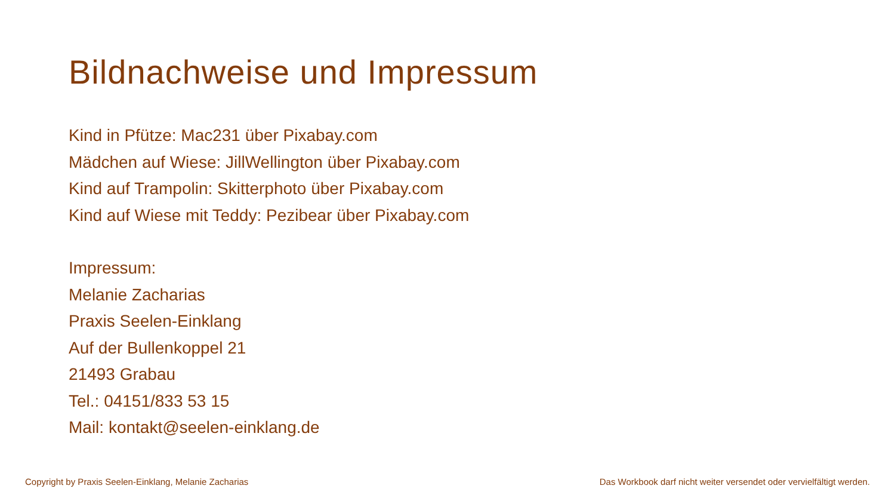Bildnachweise und Impressum
Kind in Pfütze: Mac231 über Pixabay.com
Mädchen auf Wiese: JillWellington über Pixabay.com
Kind auf Trampolin: Skitterphoto über Pixabay.com
Kind auf Wiese mit Teddy: Pezibear über Pixabay.com
Impressum:
Melanie Zacharias
Praxis Seelen-Einklang
Auf der Bullenkoppel 21
21493 Grabau
Tel.: 04151/833 53 15
Mail: kontakt@seelen-einklang.de
Copyright by Praxis Seelen-Einklang, Melanie Zacharias Das Workbook darf nicht weiter versendet oder vervielfältigt werden.